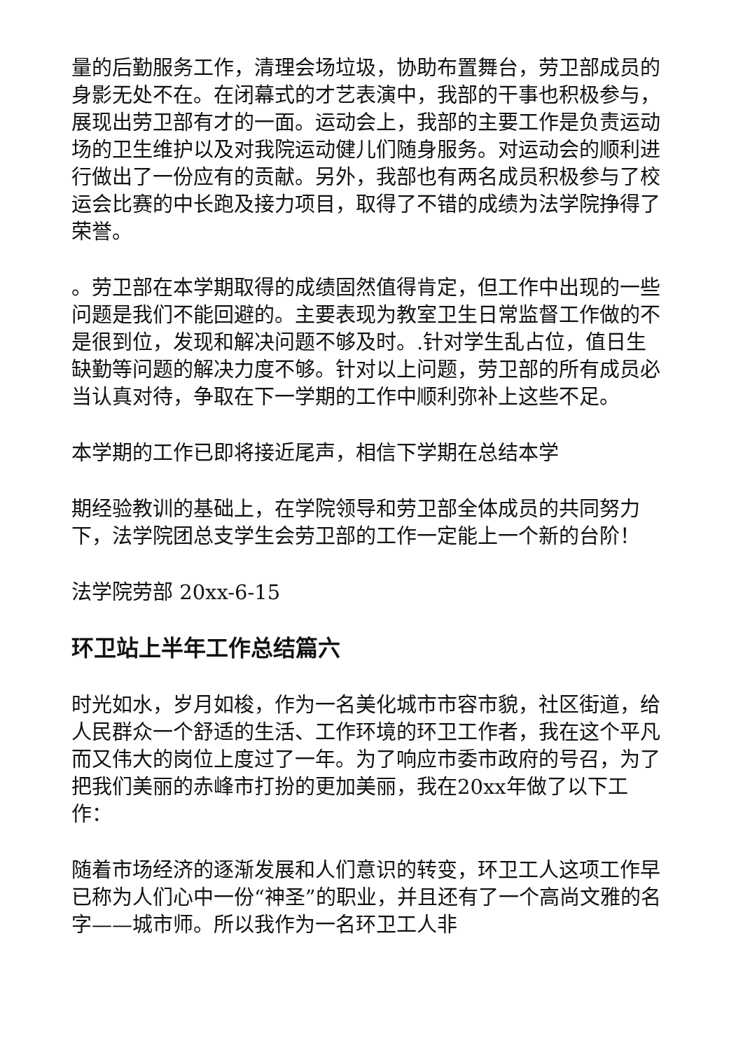量的后勤服务工作，清理会场垃圾，协助布置舞台，劳卫部成员的身影无处不在。在闭幕式的才艺表演中，我部的干事也积极参与，展现出劳卫部有才的一面。运动会上，我部的主要工作是负责运动场的卫生维护以及对我院运动健儿们随身服务。对运动会的顺利进行做出了一份应有的贡献。另外，我部也有两名成员积极参与了校运会比赛的中长跑及接力项目，取得了不错的成绩为法学院挣得了荣誉。
。劳卫部在本学期取得的成绩固然值得肯定，但工作中出现的一些问题是我们不能回避的。主要表现为教室卫生日常监督工作做的不是很到位，发现和解决问题不够及时。.针对学生乱占位，值日生缺勤等问题的解决力度不够。针对以上问题，劳卫部的所有成员必当认真对待，争取在下一学期的工作中顺利弥补上这些不足。
本学期的工作已即将接近尾声，相信下学期在总结本学
期经验教训的基础上，在学院领导和劳卫部全体成员的共同努力下，法学院团总支学生会劳卫部的工作一定能上一个新的台阶！
法学院劳部 20xx-6-15
环卫站上半年工作总结篇六
时光如水，岁月如梭，作为一名美化城市市容市貌，社区街道，给人民群众一个舒适的生活、工作环境的环卫工作者，我在这个平凡而又伟大的岗位上度过了一年。为了响应市委市政府的号召，为了把我们美丽的赤峰市打扮的更加美丽，我在20xx年做了以下工作：
随着市场经济的逐渐发展和人们意识的转变，环卫工人这项工作早已称为人们心中一份“神圣”的职业，并且还有了一个高尚文雅的名字——城市师。所以我作为一名环卫工人非